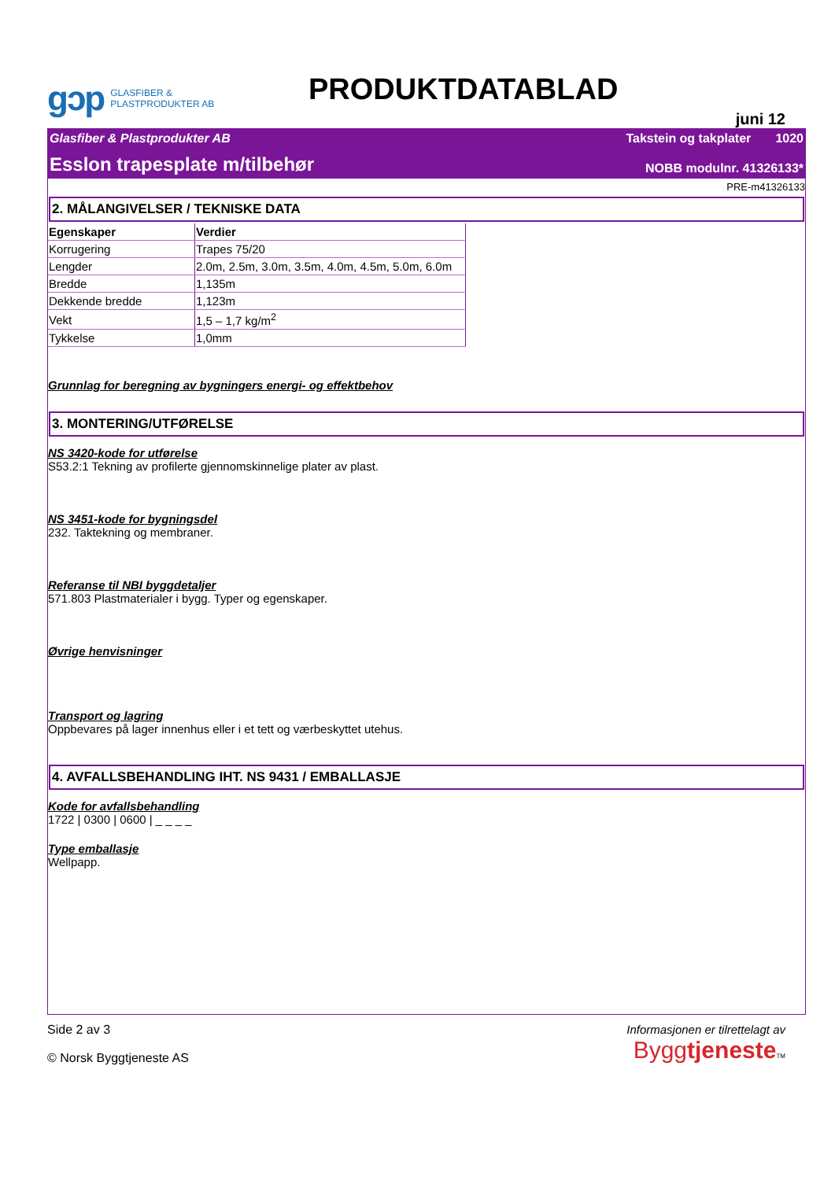gɔp GLASFIBER &
PLASTPRODUKTER AB
PRODUKTDATABLAD
juni 12
Glasfiber & Plastprodukter AB Takstein og takplater 1020
Esslon trapesplate m/tilbehør NOBB modulnr. 41326133*
PRE-m41326133
2. MÅLANGIVELSER / TEKNISKE DATA
| Egenskaper | Verdier |
| --- | --- |
| Korrugering | Trapes 75/20 |
| Lengder | 2.0m, 2.5m, 3.0m, 3.5m, 4.0m, 4.5m, 5.0m, 6.0m |
| Bredde | 1,135m |
| Dekkende bredde | 1,123m |
| Vekt | 1,5 – 1,7 kg/m<sup>2</sup> |
| Tykkelse | 1,0mm |
Grunnlag for beregning av bygningers energi- og effektbehov
3. MONTERING/UTFØRELSE
NS 3420-kode for utførelse
S53.2:1 Tekning av profilerte gjennomskinnelige plater av plast.
NS 3451-kode for bygningsdel
232. Taktekning og membraner.
Referanse til NBI byggdetaljer
571.803 Plastmaterialer i bygg. Typer og egenskaper.
Øvrige henvisninger
Transport og lagring
Oppbevares på lager innenhus eller i et tett og værbeskyttet utehus.
4. AVFALLSBEHANDLING IHT. NS 9431 / EMBALLASJE
Kode for avfallsbehandling
1722 | 0300 | 0600 | _ _ _ _
Type emballasje
Wellpapp.
Side 2 av 3
© Norsk Byggtjeneste AS
Informasjonen er tilrettelagt av
Byggtjeneste TM